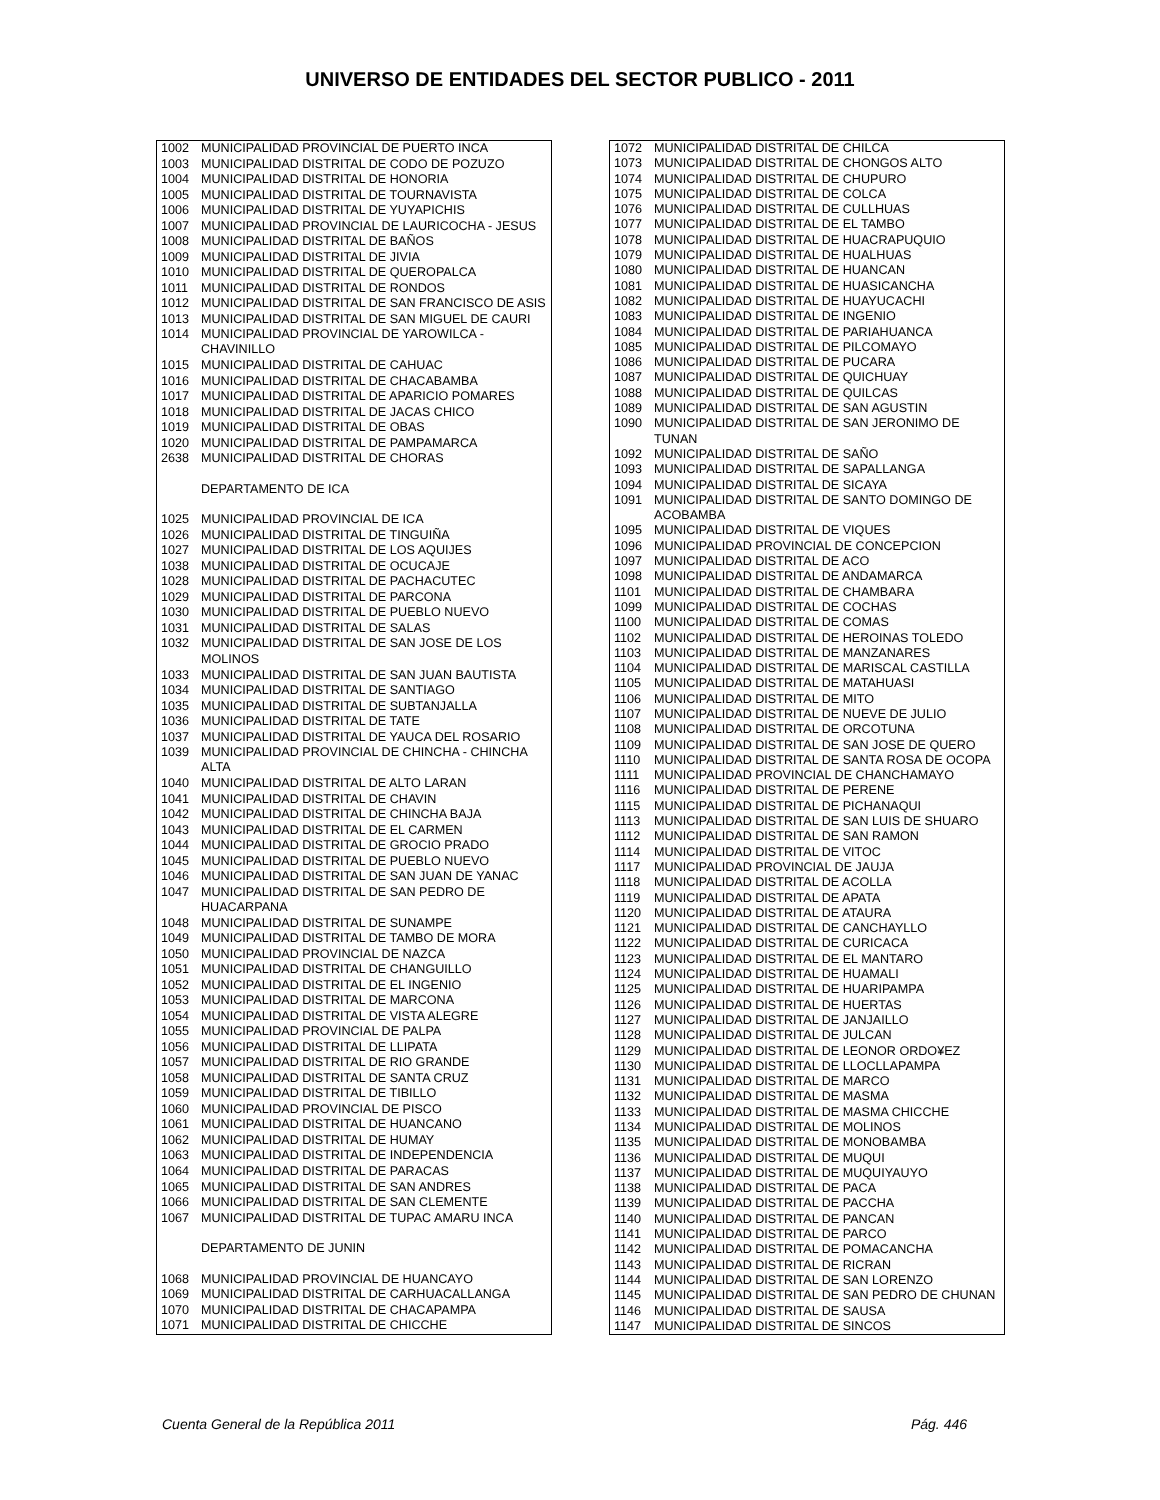UNIVERSO DE ENTIDADES DEL SECTOR PUBLICO - 2011
| 1002 | MUNICIPALIDAD PROVINCIAL DE PUERTO INCA |
| 1003 | MUNICIPALIDAD DISTRITAL DE CODO DE POZUZO |
| 1004 | MUNICIPALIDAD DISTRITAL DE HONORIA |
| 1005 | MUNICIPALIDAD DISTRITAL DE TOURNAVISTA |
| 1006 | MUNICIPALIDAD DISTRITAL DE YUYAPICHIS |
| 1007 | MUNICIPALIDAD PROVINCIAL DE LAURICOCHA - JESUS |
| 1008 | MUNICIPALIDAD DISTRITAL DE BAÑOS |
| 1009 | MUNICIPALIDAD DISTRITAL DE JIVIA |
| 1010 | MUNICIPALIDAD DISTRITAL DE QUEROPALCA |
| 1011 | MUNICIPALIDAD DISTRITAL DE RONDOS |
| 1012 | MUNICIPALIDAD DISTRITAL DE SAN FRANCISCO DE ASIS |
| 1013 | MUNICIPALIDAD DISTRITAL DE SAN MIGUEL DE CAURI |
| 1014 | MUNICIPALIDAD PROVINCIAL DE YAROWILCA - CHAVINILLO |
| 1015 | MUNICIPALIDAD DISTRITAL DE CAHUAC |
| 1016 | MUNICIPALIDAD DISTRITAL DE CHACABAMBA |
| 1017 | MUNICIPALIDAD DISTRITAL DE APARICIO POMARES |
| 1018 | MUNICIPALIDAD DISTRITAL DE JACAS CHICO |
| 1019 | MUNICIPALIDAD DISTRITAL DE OBAS |
| 1020 | MUNICIPALIDAD DISTRITAL DE PAMPAMARCA |
| 2638 | MUNICIPALIDAD DISTRITAL DE CHORAS |
| | DEPARTAMENTO DE ICA |
| 1025 | MUNICIPALIDAD PROVINCIAL DE ICA |
| 1026 | MUNICIPALIDAD DISTRITAL DE TINGUIÑA |
| 1027 | MUNICIPALIDAD DISTRITAL DE LOS AQUIJES |
| 1038 | MUNICIPALIDAD DISTRITAL DE OCUCAJE |
| 1028 | MUNICIPALIDAD DISTRITAL DE PACHACUTEC |
| 1029 | MUNICIPALIDAD DISTRITAL DE PARCONA |
| 1030 | MUNICIPALIDAD DISTRITAL DE PUEBLO NUEVO |
| 1031 | MUNICIPALIDAD DISTRITAL DE SALAS |
| 1032 | MUNICIPALIDAD DISTRITAL DE SAN JOSE DE LOS MOLINOS |
| 1033 | MUNICIPALIDAD DISTRITAL DE SAN JUAN BAUTISTA |
| 1034 | MUNICIPALIDAD DISTRITAL DE SANTIAGO |
| 1035 | MUNICIPALIDAD DISTRITAL DE SUBTANJALLA |
| 1036 | MUNICIPALIDAD DISTRITAL DE TATE |
| 1037 | MUNICIPALIDAD DISTRITAL DE YAUCA DEL ROSARIO |
| 1039 | MUNICIPALIDAD PROVINCIAL DE CHINCHA - CHINCHA ALTA |
| 1040 | MUNICIPALIDAD DISTRITAL DE ALTO LARAN |
| 1041 | MUNICIPALIDAD DISTRITAL DE CHAVIN |
| 1042 | MUNICIPALIDAD DISTRITAL DE CHINCHA BAJA |
| 1043 | MUNICIPALIDAD DISTRITAL DE EL CARMEN |
| 1044 | MUNICIPALIDAD DISTRITAL DE GROCIO PRADO |
| 1045 | MUNICIPALIDAD DISTRITAL DE PUEBLO NUEVO |
| 1046 | MUNICIPALIDAD DISTRITAL DE SAN JUAN DE YANAC |
| 1047 | MUNICIPALIDAD DISTRITAL DE SAN PEDRO DE HUACARPANA |
| 1048 | MUNICIPALIDAD DISTRITAL DE SUNAMPE |
| 1049 | MUNICIPALIDAD DISTRITAL DE TAMBO DE MORA |
| 1050 | MUNICIPALIDAD PROVINCIAL DE NAZCA |
| 1051 | MUNICIPALIDAD DISTRITAL DE CHANGUILLO |
| 1052 | MUNICIPALIDAD DISTRITAL DE EL INGENIO |
| 1053 | MUNICIPALIDAD DISTRITAL DE MARCONA |
| 1054 | MUNICIPALIDAD DISTRITAL DE VISTA ALEGRE |
| 1055 | MUNICIPALIDAD PROVINCIAL DE PALPA |
| 1056 | MUNICIPALIDAD DISTRITAL DE LLIPATA |
| 1057 | MUNICIPALIDAD DISTRITAL DE RIO GRANDE |
| 1058 | MUNICIPALIDAD DISTRITAL DE SANTA CRUZ |
| 1059 | MUNICIPALIDAD DISTRITAL DE TIBILLO |
| 1060 | MUNICIPALIDAD PROVINCIAL DE PISCO |
| 1061 | MUNICIPALIDAD DISTRITAL DE HUANCANO |
| 1062 | MUNICIPALIDAD DISTRITAL DE HUMAY |
| 1063 | MUNICIPALIDAD DISTRITAL DE INDEPENDENCIA |
| 1064 | MUNICIPALIDAD DISTRITAL DE PARACAS |
| 1065 | MUNICIPALIDAD DISTRITAL DE SAN ANDRES |
| 1066 | MUNICIPALIDAD DISTRITAL DE SAN CLEMENTE |
| 1067 | MUNICIPALIDAD DISTRITAL DE TUPAC AMARU INCA |
| | DEPARTAMENTO DE JUNIN |
| 1068 | MUNICIPALIDAD PROVINCIAL DE HUANCAYO |
| 1069 | MUNICIPALIDAD DISTRITAL DE CARHUACALLANGA |
| 1070 | MUNICIPALIDAD DISTRITAL DE CHACAPAMPA |
| 1071 | MUNICIPALIDAD DISTRITAL DE CHICCHE |
| 1072 | MUNICIPALIDAD DISTRITAL DE CHILCA |
| 1073 | MUNICIPALIDAD DISTRITAL DE CHONGOS ALTO |
| 1074 | MUNICIPALIDAD DISTRITAL DE CHUPURO |
| 1075 | MUNICIPALIDAD DISTRITAL DE COLCA |
| 1076 | MUNICIPALIDAD DISTRITAL DE CULLHUAS |
| 1077 | MUNICIPALIDAD DISTRITAL DE EL TAMBO |
| 1078 | MUNICIPALIDAD DISTRITAL DE HUACRAPUQUIO |
| 1079 | MUNICIPALIDAD DISTRITAL DE HUALHUAS |
| 1080 | MUNICIPALIDAD DISTRITAL DE HUANCAN |
| 1081 | MUNICIPALIDAD DISTRITAL DE HUASICANCHA |
| 1082 | MUNICIPALIDAD DISTRITAL DE HUAYUCACHI |
| 1083 | MUNICIPALIDAD DISTRITAL DE INGENIO |
| 1084 | MUNICIPALIDAD DISTRITAL DE PARIAHUANCA |
| 1085 | MUNICIPALIDAD DISTRITAL DE PILCOMAYO |
| 1086 | MUNICIPALIDAD DISTRITAL DE PUCARA |
| 1087 | MUNICIPALIDAD DISTRITAL DE QUICHUAY |
| 1088 | MUNICIPALIDAD DISTRITAL DE QUILCAS |
| 1089 | MUNICIPALIDAD DISTRITAL DE SAN AGUSTIN |
| 1090 | MUNICIPALIDAD DISTRITAL DE SAN JERONIMO DE TUNAN |
| 1092 | MUNICIPALIDAD DISTRITAL DE SAÑO |
| 1093 | MUNICIPALIDAD DISTRITAL DE SAPALLANGA |
| 1094 | MUNICIPALIDAD DISTRITAL DE SICAYA |
| 1091 | MUNICIPALIDAD DISTRITAL DE SANTO DOMINGO DE ACOBAMBA |
| 1095 | MUNICIPALIDAD DISTRITAL DE VIQUES |
| 1096 | MUNICIPALIDAD PROVINCIAL DE CONCEPCION |
| 1097 | MUNICIPALIDAD DISTRITAL DE ACO |
| 1098 | MUNICIPALIDAD DISTRITAL DE ANDAMARCA |
| 1101 | MUNICIPALIDAD DISTRITAL DE CHAMBARA |
| 1099 | MUNICIPALIDAD DISTRITAL DE COCHAS |
| 1100 | MUNICIPALIDAD DISTRITAL DE COMAS |
| 1102 | MUNICIPALIDAD DISTRITAL DE HEROINAS TOLEDO |
| 1103 | MUNICIPALIDAD DISTRITAL DE MANZANARES |
| 1104 | MUNICIPALIDAD DISTRITAL DE MARISCAL CASTILLA |
| 1105 | MUNICIPALIDAD DISTRITAL DE MATAHUASI |
| 1106 | MUNICIPALIDAD DISTRITAL DE MITO |
| 1107 | MUNICIPALIDAD DISTRITAL DE NUEVE DE JULIO |
| 1108 | MUNICIPALIDAD DISTRITAL DE ORCOTUNA |
| 1109 | MUNICIPALIDAD DISTRITAL DE SAN JOSE DE QUERO |
| 1110 | MUNICIPALIDAD DISTRITAL DE SANTA ROSA DE OCOPA |
| 1111 | MUNICIPALIDAD PROVINCIAL DE CHANCHAMAYO |
| 1116 | MUNICIPALIDAD DISTRITAL DE PERENE |
| 1115 | MUNICIPALIDAD DISTRITAL DE PICHANAQUI |
| 1113 | MUNICIPALIDAD DISTRITAL DE SAN LUIS DE SHUARO |
| 1112 | MUNICIPALIDAD DISTRITAL DE SAN RAMON |
| 1114 | MUNICIPALIDAD DISTRITAL DE VITOC |
| 1117 | MUNICIPALIDAD PROVINCIAL DE JAUJA |
| 1118 | MUNICIPALIDAD DISTRITAL DE ACOLLA |
| 1119 | MUNICIPALIDAD DISTRITAL DE APATA |
| 1120 | MUNICIPALIDAD DISTRITAL DE ATAURA |
| 1121 | MUNICIPALIDAD DISTRITAL DE CANCHAYLLO |
| 1122 | MUNICIPALIDAD DISTRITAL DE CURICACA |
| 1123 | MUNICIPALIDAD DISTRITAL DE EL MANTARO |
| 1124 | MUNICIPALIDAD DISTRITAL DE HUAMALI |
| 1125 | MUNICIPALIDAD DISTRITAL DE HUARIPAMPA |
| 1126 | MUNICIPALIDAD DISTRITAL DE HUERTAS |
| 1127 | MUNICIPALIDAD DISTRITAL DE JANJAILLO |
| 1128 | MUNICIPALIDAD DISTRITAL DE JULCAN |
| 1129 | MUNICIPALIDAD DISTRITAL DE LEONOR ORDO¥EZ |
| 1130 | MUNICIPALIDAD DISTRITAL DE LLOCLLAPAMPA |
| 1131 | MUNICIPALIDAD DISTRITAL DE MARCO |
| 1132 | MUNICIPALIDAD DISTRITAL DE MASMA |
| 1133 | MUNICIPALIDAD DISTRITAL DE MASMA CHICCHE |
| 1134 | MUNICIPALIDAD DISTRITAL DE MOLINOS |
| 1135 | MUNICIPALIDAD DISTRITAL DE MONOBAMBA |
| 1136 | MUNICIPALIDAD DISTRITAL DE MUQUI |
| 1137 | MUNICIPALIDAD DISTRITAL DE MUQUIYAUYO |
| 1138 | MUNICIPALIDAD DISTRITAL DE PACA |
| 1139 | MUNICIPALIDAD DISTRITAL DE PACCHA |
| 1140 | MUNICIPALIDAD DISTRITAL DE PANCAN |
| 1141 | MUNICIPALIDAD DISTRITAL DE PARCO |
| 1142 | MUNICIPALIDAD DISTRITAL DE POMACANCHA |
| 1143 | MUNICIPALIDAD DISTRITAL DE RICRAN |
| 1144 | MUNICIPALIDAD DISTRITAL DE SAN LORENZO |
| 1145 | MUNICIPALIDAD DISTRITAL DE SAN PEDRO DE CHUNAN |
| 1146 | MUNICIPALIDAD DISTRITAL DE SAUSA |
| 1147 | MUNICIPALIDAD DISTRITAL DE SINCOS |
Cuenta General de la República 2011 Pág. 446